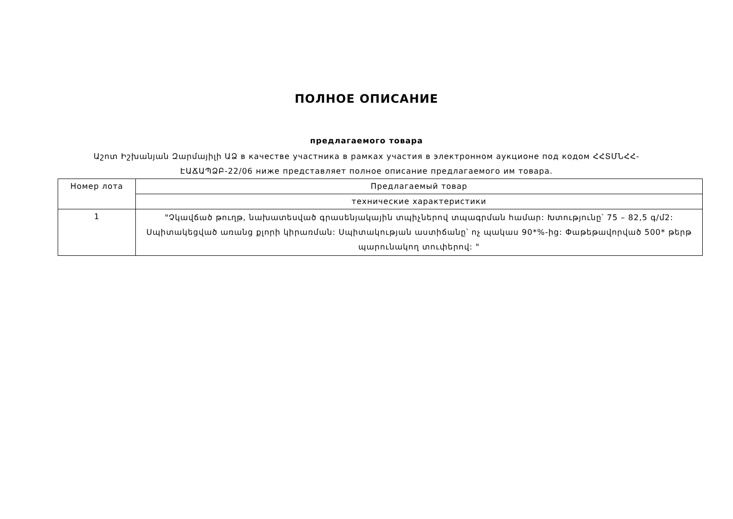ПОЛНОЕ ОПИСАНИЕ
предлагаемого товара
Աշոտ Իշխանյան Զարմայիլի ԱՁ в качестве участника в рамках участия в электронном аукционе под кодом ՀՀՏՄՆՀՀ-ԷԱՃԱՊՁԲ-22/06 ниже представляет полное описание предлагаемого им товара.
| Номер лота | Предлагаемый товар |
| | технические характеристики |
| 1 | "Չկավճած թուղթ, նախատեսված գրասենյակային տպիչներով տպագրման համար: Խտությունը՝ 75 – 82,5 գ/մ2: Սպիտակեցված առանց քլորի կիրառման: Սպիտակության աստիճանը՝ ոչ պակաս 90*%-ից: Փաթեթավորված 500* թերթ պարունակող տուփերով: " |